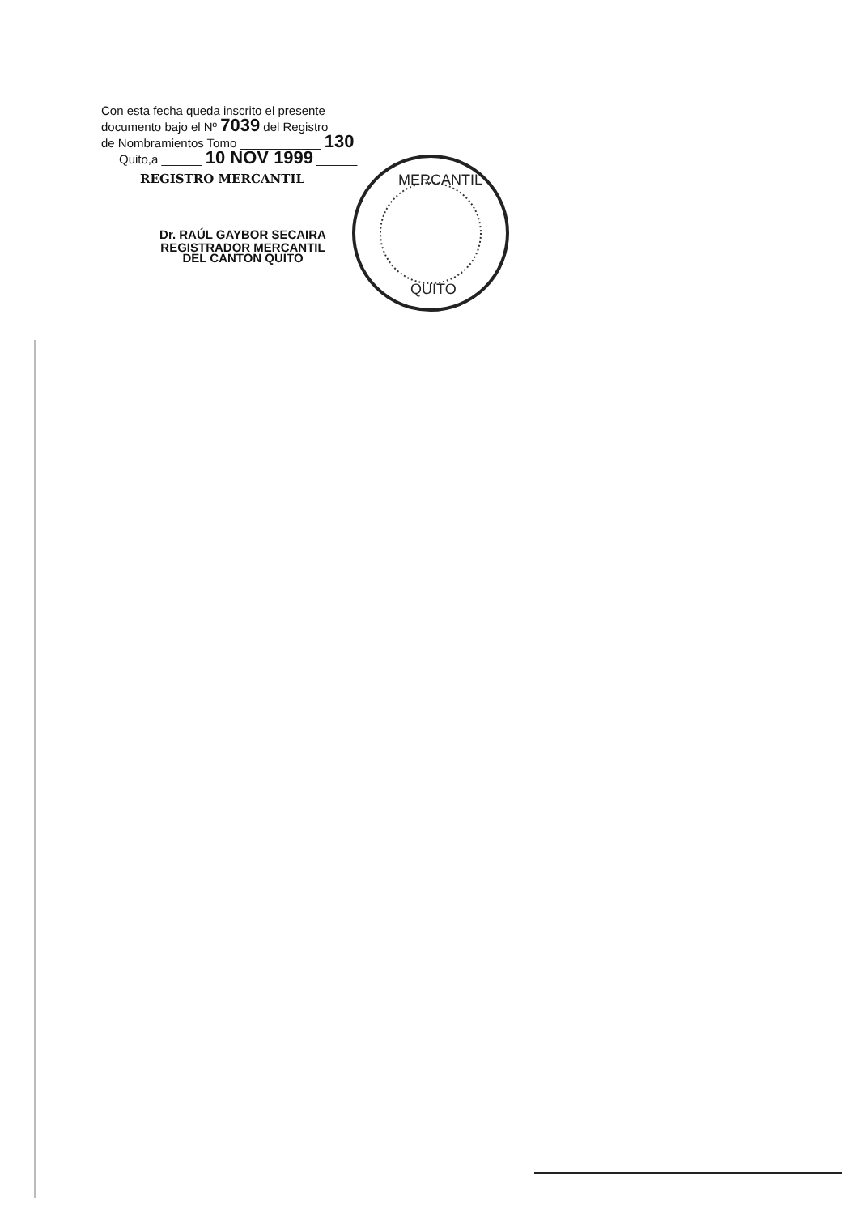Con esta fecha queda inscrito el presente
documento bajo el Nº 7039 del Registro
de Nombramientos Tomo ____________ 130
Quito,a ______ 10 NOV 1999 ______
REGISTRO MERCANTIL
Dr. RAÚL GAYBOR SECAIRA
REGISTRADOR MERCANTIL
DEL CANTON QUITO
MERCANTIL
QUITO